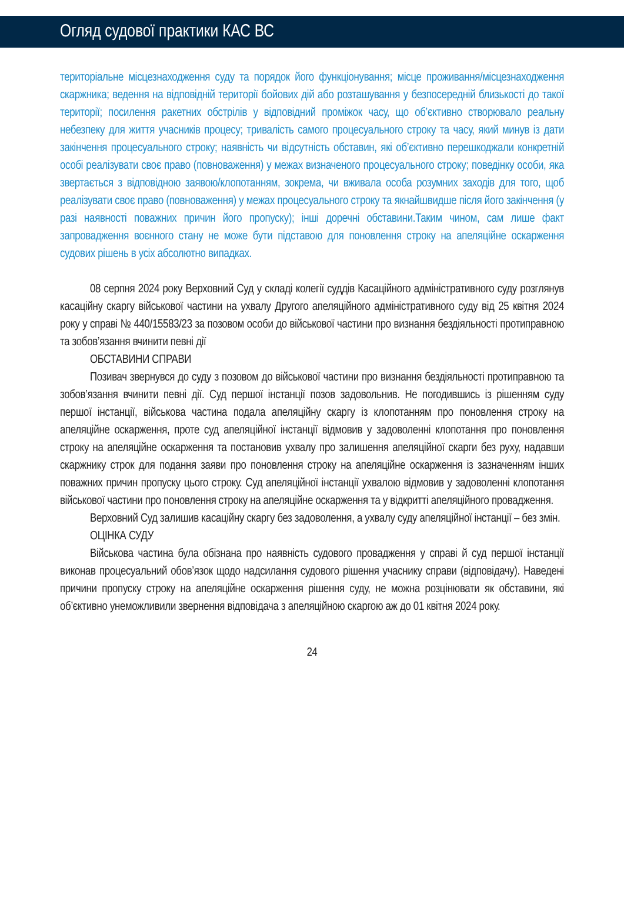Огляд судової практики КАС ВС
територіальне місцезнаходження суду та порядок його функціонування; місце проживання/місцезнаходження скаржника; ведення на відповідній території бойових дій або розташування у безпосередній близькості до такої території; посилення ракетних обстрілів у відповідний проміжок часу, що об’єктивно створювало реальну небезпеку для життя учасників процесу; тривалість самого процесуального строку та часу, який минув із дати закінчення процесуального строку; наявність чи відсутність обставин, які об’єктивно перешкоджали конкретній особі реалізувати своє право (повноваження) у межах визначеного процесуального строку; поведінку особи, яка звертається з відповідною заявою/клопотанням, зокрема, чи вживала особа розумних заходів для того, щоб реалізувати своє право (повноваження) у межах процесуального строку та якнайшвидше після його закінчення (у разі наявності поважних причин його пропуску); інші доречні обставини.Таким чином, сам лише факт запровадження воєнного стану не може бути підставою для поновлення строку на апеляційне оскарження судових рішень в усіх абсолютно випадках.
08 серпня 2024 року Верховний Суд у складі колегії суддів Касаційного адміністративного суду розглянув касаційну скаргу військової частини на ухвалу Другого апеляційного адміністративного суду від 25 квітня 2024 року у справі № 440/15583/23 за позовом особи до військової частини про визнання бездіяльності протиправною та зобов’язання вчинити певні дії
ОБСТАВИНИ СПРАВИ
Позивач звернувся до суду з позовом до військової частини про визнання бездіяльності протиправною та зобов’язання вчинити певні дії. Суд першої інстанції позов задовольнив. Не погодившись із рішенням суду першої інстанції, військова частина подала апеляційну скаргу із клопотанням про поновлення строку на апеляційне оскарження, проте суд апеляційної інстанції відмовив у задоволенні клопотання про поновлення строку на апеляційне оскарження та постановив ухвалу про залишення апеляційної скарги без руху, надавши скаржнику строк для подання заяви про поновлення строку на апеляційне оскарження із зазначенням інших поважних причин пропуску цього строку. Суд апеляційної інстанції ухвалою відмовив у задоволенні клопотання військової частини про поновлення строку на апеляційне оскарження та у відкритті апеляційного провадження.
Верховний Суд залишив касаційну скаргу без задоволення, а ухвалу суду апеляційної інстанції – без змін.
ОЦІНКА СУДУ
Військова частина була обізнана про наявність судового провадження у справі й суд першої інстанції виконав процесуальний обов’язок щодо надсилання судового рішення учаснику справи (відповідачу). Наведені причини пропуску строку на апеляційне оскарження рішення суду, не можна розцінювати як обставини, які об’єктивно унеможливили звернення відповідача з апеляційною скаргою аж до 01 квітня 2024 року.
24